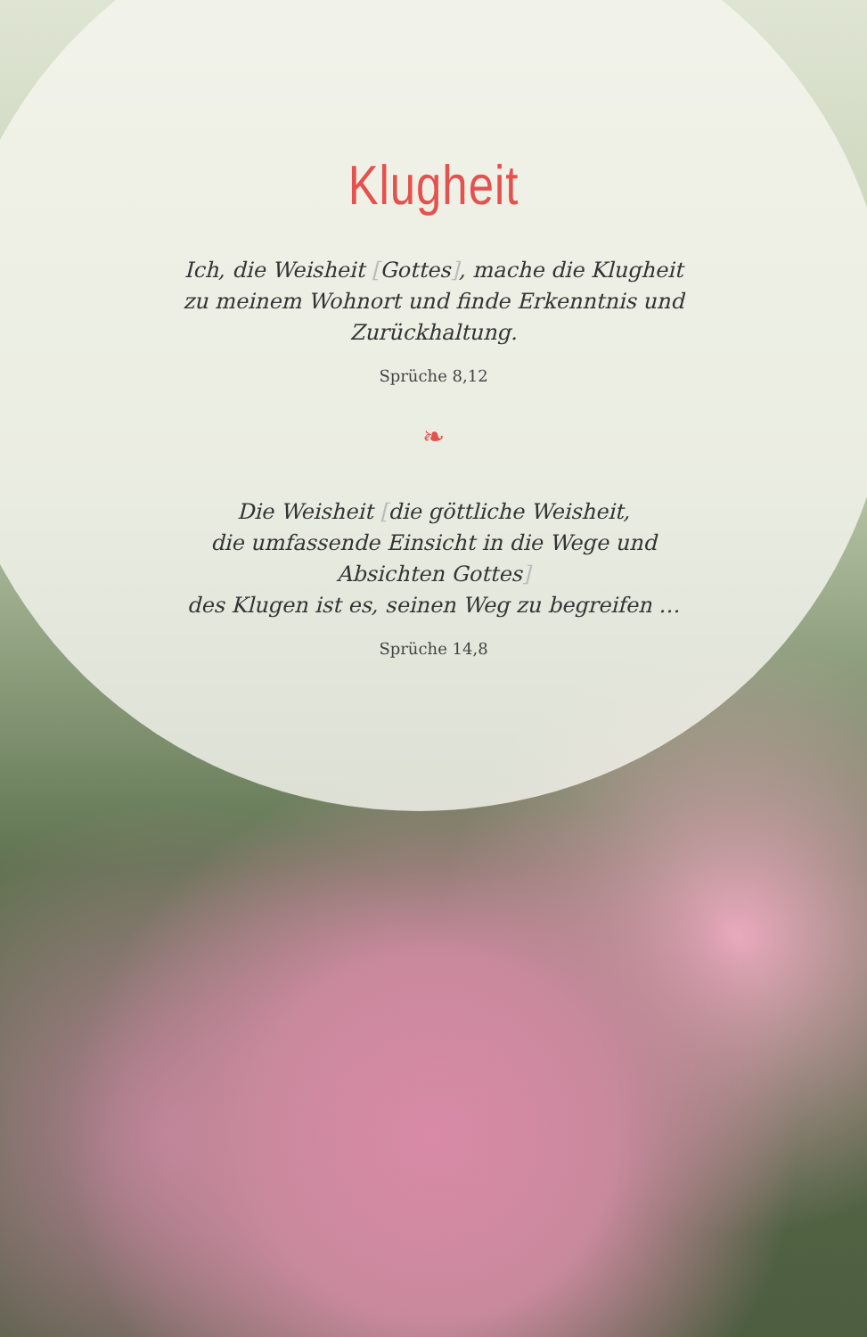Klugheit
Ich, die Weisheit [Gottes], mache die Klugheit
zu meinem Wohnort und finde Erkenntnis und
Zurückhaltung.
Sprüche 8,12
❧
Die Weisheit [die göttliche Weisheit,
die umfassende Einsicht in die Wege und
Absichten Gottes]
des Klugen ist es, seinen Weg zu begreifen …
Sprüche 14,8